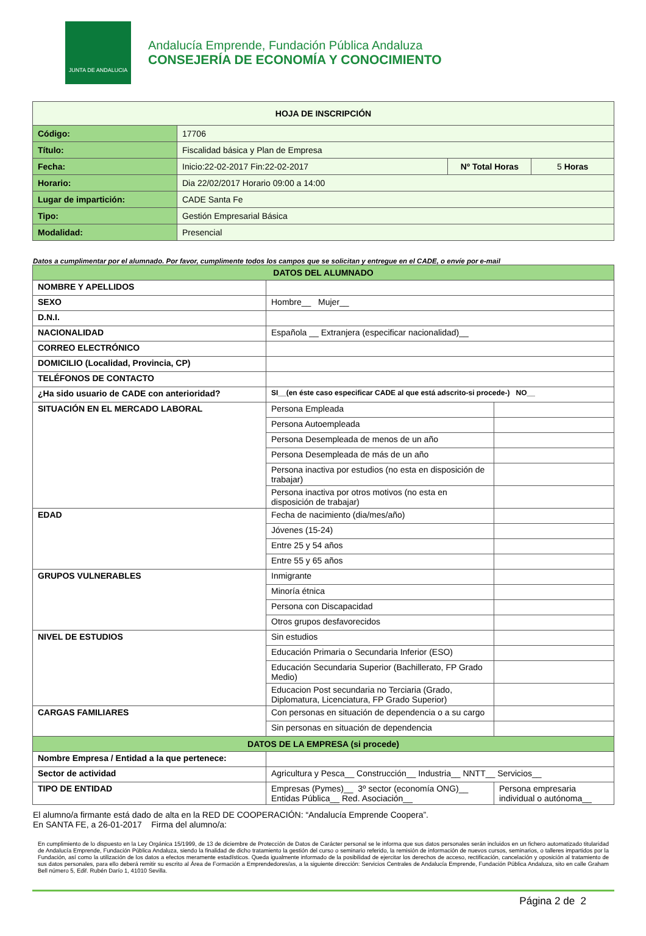JUNTA DE ANDALUCIA
Andalucía Emprende, Fundación Pública Andaluza
CONSEJERÍA DE ECONOMÍA Y CONOCIMIENTO
| HOJA DE INSCRIPCIÓN | | | |
| Código: | 17706 | | |
| Título: | Fiscalidad básica y Plan de Empresa | | |
| Fecha: | Inicio:22-02-2017 Fin:22-02-2017 | Nº Total Horas | 5 Horas |
| Horario: | Dia 22/02/2017 Horario 09:00 a 14:00 | | |
| Lugar de impartición: | CADE Santa Fe | | |
| Tipo: | Gestión Empresarial Básica | | |
| Modalidad: | Presencial | | |
Datos a cumplimentar por el alumnado. Por favor, cumplimente todos los campos que se solicitan y entregue en el CADE, o envíe por e-mail
| DATOS DEL ALUMNADO | | |
| NOMBRE Y APELLIDOS | | |
| SEXO | Hombre__ Mujer__ | |
| D.N.I. | | |
| NACIONALIDAD | Española __ Extranjera (especificar nacionalidad)__ | |
| CORREO ELECTRÓNICO | | |
| DOMICILIO (Localidad, Provincia, CP) | | |
| TELÉFONOS DE CONTACTO | | |
| ¿Ha sido usuario de CADE con anterioridad? | SI__(en éste caso especificar CADE al que está adscrito-si procede-) NO__ | |
| SITUACIÓN EN EL MERCADO LABORAL | Persona Empleada | |
| | Persona Autoempleada | |
| | Persona Desempleada de menos de un año | |
| | Persona Desempleada de más de un año | |
| | Persona inactiva por estudios (no esta en disposición de trabajar) | |
| | Persona inactiva por otros motivos (no esta en disposición de trabajar) | |
| EDAD | Fecha de nacimiento (dia/mes/año) | |
| | Jóvenes (15-24) | |
| | Entre 25 y 54 años | |
| | Entre 55 y 65 años | |
| GRUPOS VULNERABLES | Inmigrante | |
| | Minoría étnica | |
| | Persona con Discapacidad | |
| | Otros grupos desfavorecidos | |
| NIVEL DE ESTUDIOS | Sin estudios | |
| | Educación Primaria o Secundaria Inferior (ESO) | |
| | Educación Secundaria Superior (Bachillerato, FP Grado Medio) | |
| | Educacion Post secundaria no Terciaria (Grado, Diplomatura, Licenciatura, FP Grado Superior) | |
| CARGAS FAMILIARES | Con personas en situación de dependencia o a su cargo | |
| | Sin personas en situación de dependencia | |
| DATOS DE LA EMPRESA (si procede) | | |
| Nombre Empresa / Entidad a la que pertenece: | | |
| Sector de actividad | Agricultura y Pesca__ Construcción__ Industria__ NNTT__ Servicios__ | |
| TIPO DE ENTIDAD | Empresas (Pymes)__ 3º sector (economía ONG)__ Entidas Pública__ Red. Asociación__ | Persona empresaria individual o autónoma__ |
El alumno/a firmante está dado de alta en la RED DE COOPERACIÓN: “Andalucía Emprende Coopera”.
En SANTA FE, a 26-01-2017 Firma del alumno/a:
En cumplimiento de lo dispuesto en la Ley Orgánica 15/1999, de 13 de diciembre de Protección de Datos de Carácter personal se le informa que sus datos personales serán incluidos en un fichero automatizado titularidad de Andalucía Emprende, Fundación Pública Andaluza, siendo la finalidad de dicho tratamiento la gestión del curso o seminario referido, la remisión de información de nuevos cursos, seminarios, o talleres impartidos por la Fundación, así como la utilización de los datos a efectos meramente estadísticos. Queda igualmente informado de la posibilidad de ejercitar los derechos de acceso, rectificación, cancelación y oposición al tratamiento de sus datos personales, para ello deberá remitir su escrito al Área de Formación a Emprendedores/as, a la siguiente dirección: Servicios Centrales de Andalucía Emprende, Fundación Pública Andaluza, sito en calle Graham Bell número 5, Edif. Rubén Darío 1, 41010 Sevilla.
Página 2 de 2